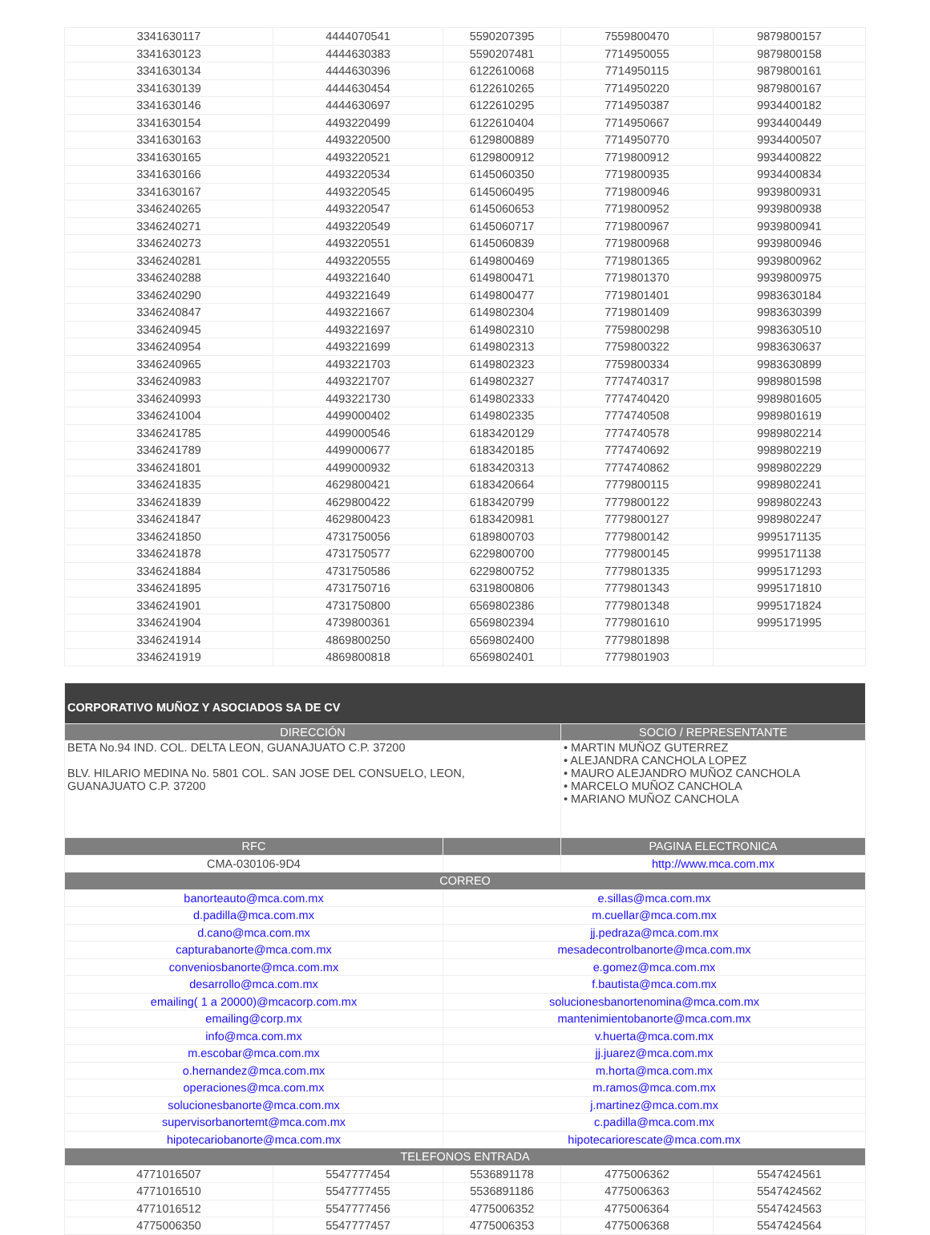| 3341630117 | 4444070541 | 5590207395 | 7559800470 | 9879800157 |
| 3341630123 | 4444630383 | 5590207481 | 7714950055 | 9879800158 |
| 3341630134 | 4444630396 | 6122610068 | 7714950115 | 9879800161 |
| 3341630139 | 4444630454 | 6122610265 | 7714950220 | 9879800167 |
| 3341630146 | 4444630697 | 6122610295 | 7714950387 | 9934400182 |
| 3341630154 | 4493220499 | 6122610404 | 7714950667 | 9934400449 |
| 3341630163 | 4493220500 | 6129800889 | 7714950770 | 9934400507 |
| 3341630165 | 4493220521 | 6129800912 | 7719800912 | 9934400822 |
| 3341630166 | 4493220534 | 6145060350 | 7719800935 | 9934400834 |
| 3341630167 | 4493220545 | 6145060495 | 7719800946 | 9939800931 |
| 3346240265 | 4493220547 | 6145060653 | 7719800952 | 9939800938 |
| 3346240271 | 4493220549 | 6145060717 | 7719800967 | 9939800941 |
| 3346240273 | 4493220551 | 6145060839 | 7719800968 | 9939800946 |
| 3346240281 | 4493220555 | 6149800469 | 7719801365 | 9939800962 |
| 3346240288 | 4493221640 | 6149800471 | 7719801370 | 9939800975 |
| 3346240290 | 4493221649 | 6149800477 | 7719801401 | 9983630184 |
| 3346240847 | 4493221667 | 6149802304 | 7719801409 | 9983630399 |
| 3346240945 | 4493221697 | 6149802310 | 7759800298 | 9983630510 |
| 3346240954 | 4493221699 | 6149802313 | 7759800322 | 9983630637 |
| 3346240965 | 4493221703 | 6149802323 | 7759800334 | 9983630899 |
| 3346240983 | 4493221707 | 6149802327 | 7774740317 | 9989801598 |
| 3346240993 | 4493221730 | 6149802333 | 7774740420 | 9989801605 |
| 3346241004 | 4499000402 | 6149802335 | 7774740508 | 9989801619 |
| 3346241785 | 4499000546 | 6183420129 | 7774740578 | 9989802214 |
| 3346241789 | 4499000677 | 6183420185 | 7774740692 | 9989802219 |
| 3346241801 | 4499000932 | 6183420313 | 7774740862 | 9989802229 |
| 3346241835 | 4629800421 | 6183420664 | 7779800115 | 9989802241 |
| 3346241839 | 4629800422 | 6183420799 | 7779800122 | 9989802243 |
| 3346241847 | 4629800423 | 6183420981 | 7779800127 | 9989802247 |
| 3346241850 | 4731750056 | 6189800703 | 7779800142 | 9995171135 |
| 3346241878 | 4731750577 | 6229800700 | 7779800145 | 9995171138 |
| 3346241884 | 4731750586 | 6229800752 | 7779801335 | 9995171293 |
| 3346241895 | 4731750716 | 6319800806 | 7779801343 | 9995171810 |
| 3346241901 | 4731750800 | 6569802386 | 7779801348 | 9995171824 |
| 3346241904 | 4739800361 | 6569802394 | 7779801610 | 9995171995 |
| 3346241914 | 4869800250 | 6569802400 | 7779801898 | |
| 3346241919 | 4869800818 | 6569802401 | 7779801903 | |
| CORPORATIVO MUÑOZ Y ASOCIADOS SA DE CV | | | | |
| DIRECCIÓN | | | SOCIO / REPRESENTANTE | |
| BETA No.94 IND. COL. DELTA LEON, GUANAJUATO C.P. 37200 BLV. HILARIO MEDINA No. 5801 COL. SAN JOSE DEL CONSUELO, LEON, GUANAJUATO C.P. 37200 | | | • MARTIN MUÑOZ GUTERREZ • ALEJANDRA CANCHOLA LOPEZ • MAURO ALEJANDRO MUÑOZ CANCHOLA • MARCELO MUÑOZ CANCHOLA • MARIANO MUÑOZ CANCHOLA | |
| RFC | | | PAGINA ELECTRONICA | |
| CMA-030106-9D4 | | | http://www.mca.com.mx | |
| CORREO | | | | |
| banorteauto@mca.com.mx | | e.sillas@mca.com.mx | | |
| d.padilla@mca.com.mx | | m.cuellar@mca.com.mx | | |
| d.cano@mca.com.mx | | jj.pedraza@mca.com.mx | | |
| capturabanorte@mca.com.mx | | mesadecontrolbanorte@mca.com.mx | | |
| conveniosbanorte@mca.com.mx | | e.gomez@mca.com.mx | | |
| desarrollo@mca.com.mx | | f.bautista@mca.com.mx | | |
| emailing( 1 a 20000)@mcacorp.com.mx | | solucionesbanortenomina@mca.com.mx | | |
| emailing@corp.mx | | mantenimientobanorte@mca.com.mx | | |
| info@mca.com.mx | | v.huerta@mca.com.mx | | |
| m.escobar@mca.com.mx | | jj.juarez@mca.com.mx | | |
| o.hernandez@mca.com.mx | | m.horta@mca.com.mx | | |
| operaciones@mca.com.mx | | m.ramos@mca.com.mx | | |
| solucionesbanorte@mca.com.mx | | j.martinez@mca.com.mx | | |
| supervisorbanortemt@mca.com.mx | | c.padilla@mca.com.mx | | |
| hipotecariobanorte@mca.com.mx | | hipotecariorescate@mca.com.mx | | |
| TELEFONOS ENTRADA | | | | |
| 4771016507 | 5547777454 | 5536891178 | 4775006362 | 5547424561 |
| 4771016510 | 5547777455 | 5536891186 | 4775006363 | 5547424562 |
| 4771016512 | 5547777456 | 4775006352 | 4775006364 | 5547424563 |
| 4775006350 | 5547777457 | 4775006353 | 4775006368 | 5547424564 |